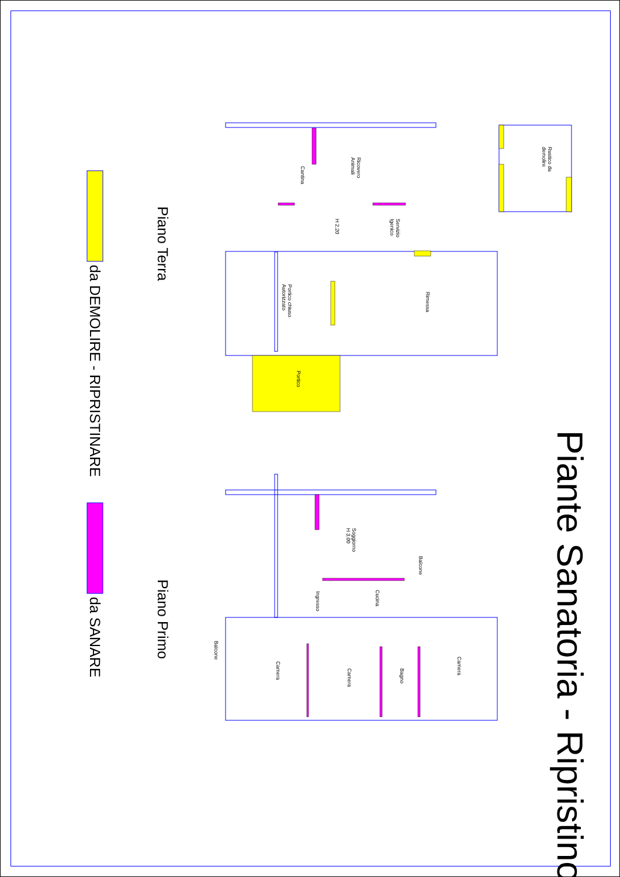Piante Sanatoria - Ripristino
Piano Terra
Piano Primo
da DEMOLIRE - RIPRISTINARE
da SANARE
Cantina
Ricovero
Animali
H 2.20
Servizio
Igenico
Rustico da
demolire
Portico chiuso
Autorizzato
Rimessa
Portico
Soggiorno
H 3.00
Balcone
Ingresso Cucina
Balcone
Camera
Camera Bagno
Camera